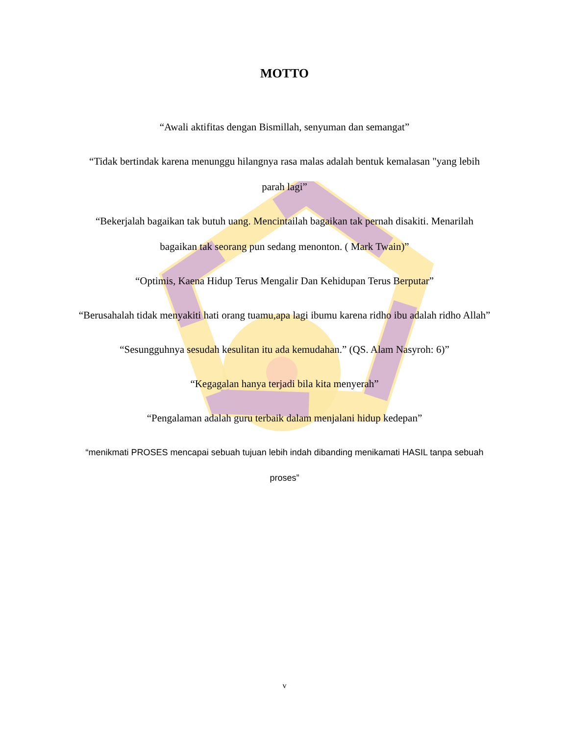MOTTO
“Awali aktifitas dengan Bismillah, senyuman dan semangat”
“Tidak bertindak karena menunggu hilangnya rasa malas adalah bentuk kemalasan "yang lebih parah lagi”
“Bekerjalah bagaikan tak butuh uang. Mencintailah bagaikan tak pernah disakiti. Menarilah bagaikan tak seorang pun sedang menonton. ( Mark Twain)”
“Optimis, Kaena Hidup Terus Mengalir Dan Kehidupan Terus Berputar”
“Berusahalah tidak menyakiti hati orang tuamu,apa lagi ibumu karena ridho ibu adalah ridho Allah”
“Sesungguhnya sesudah kesulitan itu ada kemudahan.” (QS. Alam Nasyroh: 6)”
“Kegagalan hanya terjadi bila kita menyerah”
“Pengalaman adalah guru terbaik dalam menjalani hidup kedepan”
“menikmati PROSES mencapai sebuah tujuan lebih indah dibanding menikamati HASIL tanpa sebuah proses”
v